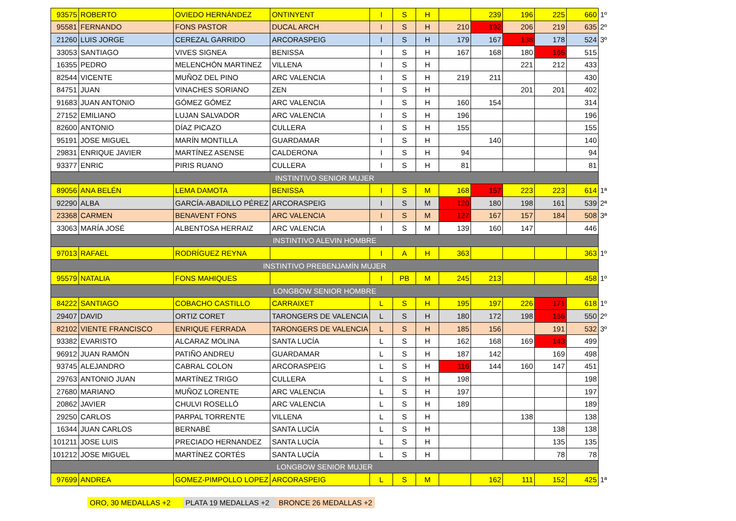| 93575 | ROBERTO | OVIEDO HERNÁNDEZ | ONTINYENT | I | S | H | | 239 | 196 | 225 | 660 | 1º |
| 95581 | FERNANDO | FONS PASTOR | DUCAL ARCH | I | S | H | 210 | 192 | 206 | 219 | 635 | 2º |
| 21260 | LUIS JORGE | CEREZAL GARRIDO | ARCORASPEIG | I | S | H | 179 | 167 | 138 | 178 | 524 | 3º |
| 33053 | SANTIAGO | VIVES SIGNEA | BENISSA | I | S | H | 167 | 168 | 180 | 165 | 515 | |
| 16355 | PEDRO | MELENCHÓN MARTINEZ | VILLENA | I | S | H | | | 221 | 212 | 433 | |
| 82544 | VICENTE | MUÑOZ DEL PINO | ARC VALENCIA | I | S | H | 219 | 211 | | | 430 | |
| 84751 | JUAN | VINACHES SORIANO | ZEN | I | S | H | | | 201 | 201 | 402 | |
| 91683 | JUAN ANTONIO | GÓMEZ GÓMEZ | ARC VALENCIA | I | S | H | 160 | 154 | | | 314 | |
| 27152 | EMILIANO | LUJAN SALVADOR | ARC VALENCIA | I | S | H | 196 | | | | 196 | |
| 82600 | ANTONIO | DÍAZ PICAZO | CULLERA | I | S | H | 155 | | | | 155 | |
| 95191 | JOSE MIGUEL | MARÍN MONTILLA | GUARDAMAR | I | S | H | | 140 | | | 140 | |
| 29831 | ENRIQUE JAVIER | MARTÍNEZ ASENSE | CALDERONA | I | S | H | 94 | | | | 94 | |
| 93377 | ENRIC | PIRIS RUANO | CULLERA | I | S | H | 81 | | | | 81 | |
| INSTINTIVO SENIOR MUJER | | | | | | | | | | | | |
| 89056 | ANA BELÉN | LEMA DAMOTA | BENISSA | I | S | M | 168 | 157 | 223 | 223 | 614 | 1ª |
| 92290 | ALBA | GARCÍA-ABADILLO PÉREZ | ARCORASPEIG | I | S | M | 120 | 180 | 198 | 161 | 539 | 2ª |
| 23368 | CARMEN | BENAVENT FONS | ARC VALENCIA | I | S | M | 127 | 167 | 157 | 184 | 508 | 3ª |
| 33063 | MARÍA JOSÉ | ALBENTOSA HERRAIZ | ARC VALENCIA | I | S | M | 139 | 160 | 147 | | 446 | |
| INSTINTIVO ALEVIN HOMBRE | | | | | | | | | | | | |
| 97013 | RAFAEL | RODRÍGUEZ REYNA | | I | A | H | 363 | | | | 363 | 1º |
| INSTINTIVO PREBENJAMÍN MUJER | | | | | | | | | | | | |
| 95579 | NATALIA | FONS MAHIQUES | | I | PB | M | 245 | 213 | | | 458 | 1º |
| LONGBOW SENIOR HOMBRE | | | | | | | | | | | | |
| 84222 | SANTIAGO | COBACHO CASTILLO | CARRAIXET | L | S | H | 195 | 197 | 226 | 171 | 618 | 1º |
| 29407 | DAVID | ORTIZ CORET | TARONGERS DE VALENCIA | L | S | H | 180 | 172 | 198 | 166 | 550 | 2º |
| 82102 | VIENTE FRANCISCO | ENRIQUE FERRADA | TARONGERS DE VALENCIA | L | S | H | 185 | 156 | | 191 | 532 | 3º |
| 93382 | EVARISTO | ALCARAZ MOLINA | SANTA LUCÍA | L | S | H | 162 | 168 | 169 | 143 | 499 | |
| 96912 | JUAN RAMÓN | PATIÑO ANDREU | GUARDAMAR | L | S | H | 187 | 142 | | 169 | 498 | |
| 93745 | ALEJANDRO | CABRAL COLON | ARCORASPEIG | L | S | H | 116 | 144 | 160 | 147 | 451 | |
| 29763 | ANTONIO JUAN | MARTÍNEZ TRIGO | CULLERA | L | S | H | 198 | | | | 198 | |
| 27680 | MARIANO | MUÑOZ LORENTE | ARC VALENCIA | L | S | H | 197 | | | | 197 | |
| 20862 | JAVIER | CHULVI ROSELLÓ | ARC VALENCIA | L | S | H | 189 | | | | 189 | |
| 29250 | CARLOS | PARPAL TORRENTE | VILLENA | L | S | H | | | 138 | | 138 | |
| 16344 | JUAN CARLOS | BERNABÉ | SANTA LUCÍA | L | S | H | | | | 138 | 138 | |
| 101211 | JOSE LUIS | PRECIADO HERNANDEZ | SANTA LUCÍA | L | S | H | | | | 135 | 135 | |
| 101212 | JOSE MIGUEL | MARTÍNEZ CORTÉS | SANTA LUCÍA | L | S | H | | | | 78 | 78 | |
| LONGBOW SENIOR MUJER | | | | | | | | | | | | |
| 97699 | ANDREA | GOMEZ-PIMPOLLO LOPEZ | ARCORASPEIG | L | S | M | | 162 | 111 | 152 | 425 | 1ª |
ORO, 30 MEDALLAS +2 PLATA 19 MEDALLAS +2 BRONCE 26 MEDALLAS +2